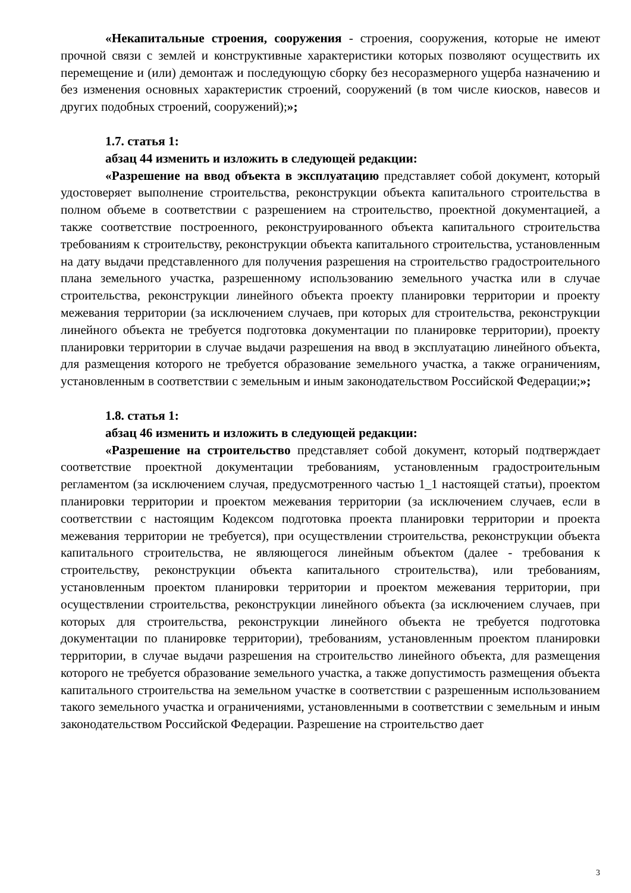«Некапитальные строения, сооружения - строения, сооружения, которые не имеют прочной связи с землей и конструктивные характеристики которых позволяют осуществить их перемещение и (или) демонтаж и последующую сборку без несоразмерного ущерба назначению и без изменения основных характеристик строений, сооружений (в том числе киосков, навесов и других подобных строений, сооружений);»;
1.7. статья 1:
абзац 44 изменить и изложить в следующей редакции:
«Разрешение на ввод объекта в эксплуатацию представляет собой документ, который удостоверяет выполнение строительства, реконструкции объекта капитального строительства в полном объеме в соответствии с разрешением на строительство, проектной документацией, а также соответствие построенного, реконструированного объекта капитального строительства требованиям к строительству, реконструкции объекта капитального строительства, установленным на дату выдачи представленного для получения разрешения на строительство градостроительного плана земельного участка, разрешенному использованию земельного участка или в случае строительства, реконструкции линейного объекта проекту планировки территории и проекту межевания территории (за исключением случаев, при которых для строительства, реконструкции линейного объекта не требуется подготовка документации по планировке территории), проекту планировки территории в случае выдачи разрешения на ввод в эксплуатацию линейного объекта, для размещения которого не требуется образование земельного участка, а также ограничениям, установленным в соответствии с земельным и иным законодательством Российской Федерации;»;
1.8. статья 1:
абзац 46 изменить и изложить в следующей редакции:
«Разрешение на строительство представляет собой документ, который подтверждает соответствие проектной документации требованиям, установленным градостроительным регламентом (за исключением случая, предусмотренного частью 1_1 настоящей статьи), проектом планировки территории и проектом межевания территории (за исключением случаев, если в соответствии с настоящим Кодексом подготовка проекта планировки территории и проекта межевания территории не требуется), при осуществлении строительства, реконструкции объекта капитального строительства, не являющегося линейным объектом (далее - требования к строительству, реконструкции объекта капитального строительства), или требованиям, установленным проектом планировки территории и проектом межевания территории, при осуществлении строительства, реконструкции линейного объекта (за исключением случаев, при которых для строительства, реконструкции линейного объекта не требуется подготовка документации по планировке территории), требованиям, установленным проектом планировки территории, в случае выдачи разрешения на строительство линейного объекта, для размещения которого не требуется образование земельного участка, а также допустимость размещения объекта капитального строительства на земельном участке в соответствии с разрешенным использованием такого земельного участка и ограничениями, установленными в соответствии с земельным и иным законодательством Российской Федерации. Разрешение на строительство дает
3